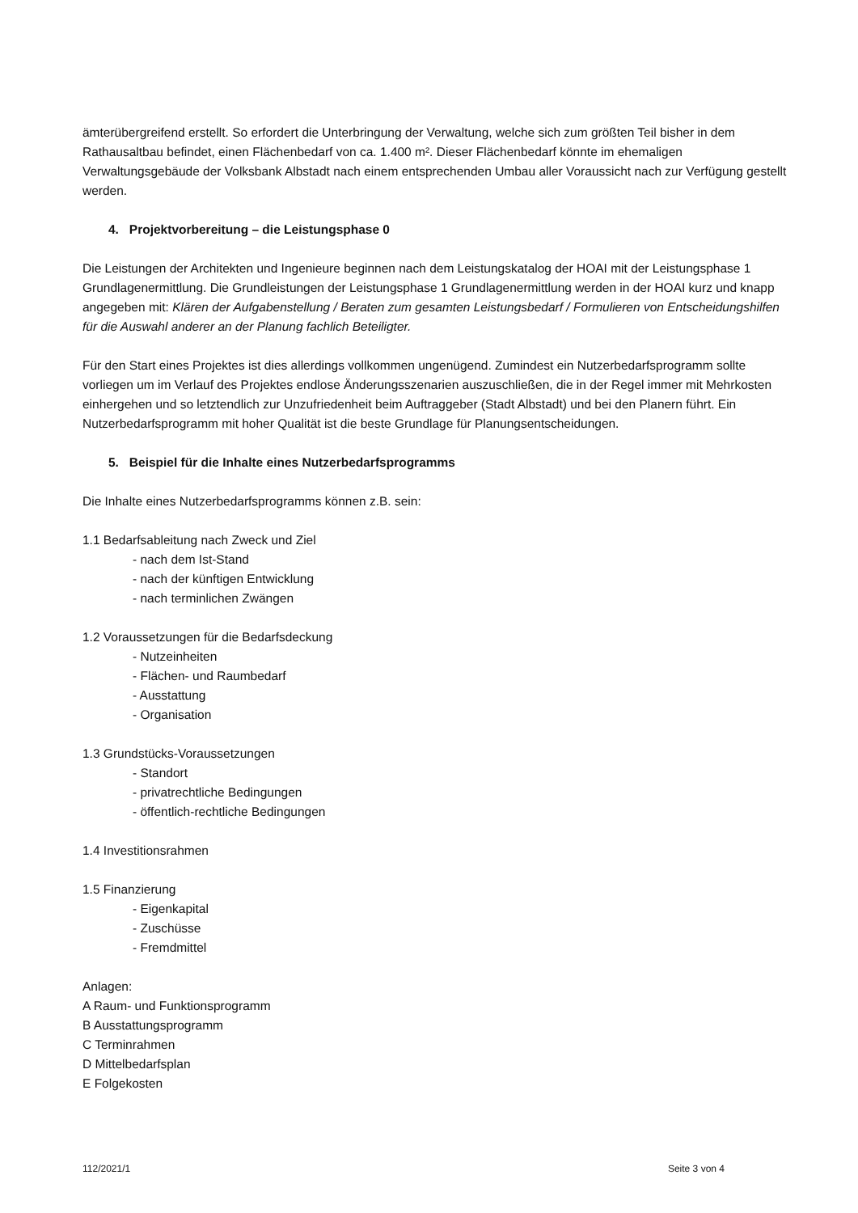ämterübergreifend erstellt. So erfordert die Unterbringung der Verwaltung, welche sich zum größten Teil bisher in dem Rathausaltbau befindet, einen Flächenbedarf von ca. 1.400 m². Dieser Flächenbedarf könnte im ehemaligen Verwaltungsgebäude der Volksbank Albstadt nach einem entsprechenden Umbau aller Voraussicht nach zur Verfügung gestellt werden.
4. Projektvorbereitung – die Leistungsphase 0
Die Leistungen der Architekten und Ingenieure beginnen nach dem Leistungskatalog der HOAI mit der Leistungsphase 1 Grundlagenermittlung. Die Grundleistungen der Leistungsphase 1 Grundlagenermittlung werden in der HOAI kurz und knapp angegeben mit: Klären der Aufgabenstellung / Beraten zum gesamten Leistungsbedarf / Formulieren von Entscheidungshilfen für die Auswahl anderer an der Planung fachlich Beteiligter.
Für den Start eines Projektes ist dies allerdings vollkommen ungenügend. Zumindest ein Nutzerbedarfsprogramm sollte vorliegen um im Verlauf des Projektes endlose Änderungsszenarien auszuschließen, die in der Regel immer mit Mehrkosten einhergehen und so letztendlich zur Unzufriedenheit beim Auftraggeber (Stadt Albstadt) und bei den Planern führt. Ein Nutzerbedarfsprogramm mit hoher Qualität ist die beste Grundlage für Planungsentscheidungen.
5. Beispiel für die Inhalte eines Nutzerbedarfsprogramms
Die Inhalte eines Nutzerbedarfsprogramms können z.B. sein:
1.1 Bedarfsableitung nach Zweck und Ziel
- nach dem Ist-Stand
- nach der künftigen Entwicklung
- nach terminlichen Zwängen
1.2 Voraussetzungen für die Bedarfsdeckung
- Nutzeinheiten
- Flächen- und Raumbedarf
- Ausstattung
- Organisation
1.3 Grundstücks-Voraussetzungen
- Standort
- privatrechtliche Bedingungen
- öffentlich-rechtliche Bedingungen
1.4 Investitionsrahmen
1.5 Finanzierung
- Eigenkapital
- Zuschüsse
- Fremdmittel
Anlagen:
A Raum- und Funktionsprogramm
B Ausstattungsprogramm
C Terminrahmen
D Mittelbedarfsplan
E Folgekosten
112/2021/1 Seite 3 von 4